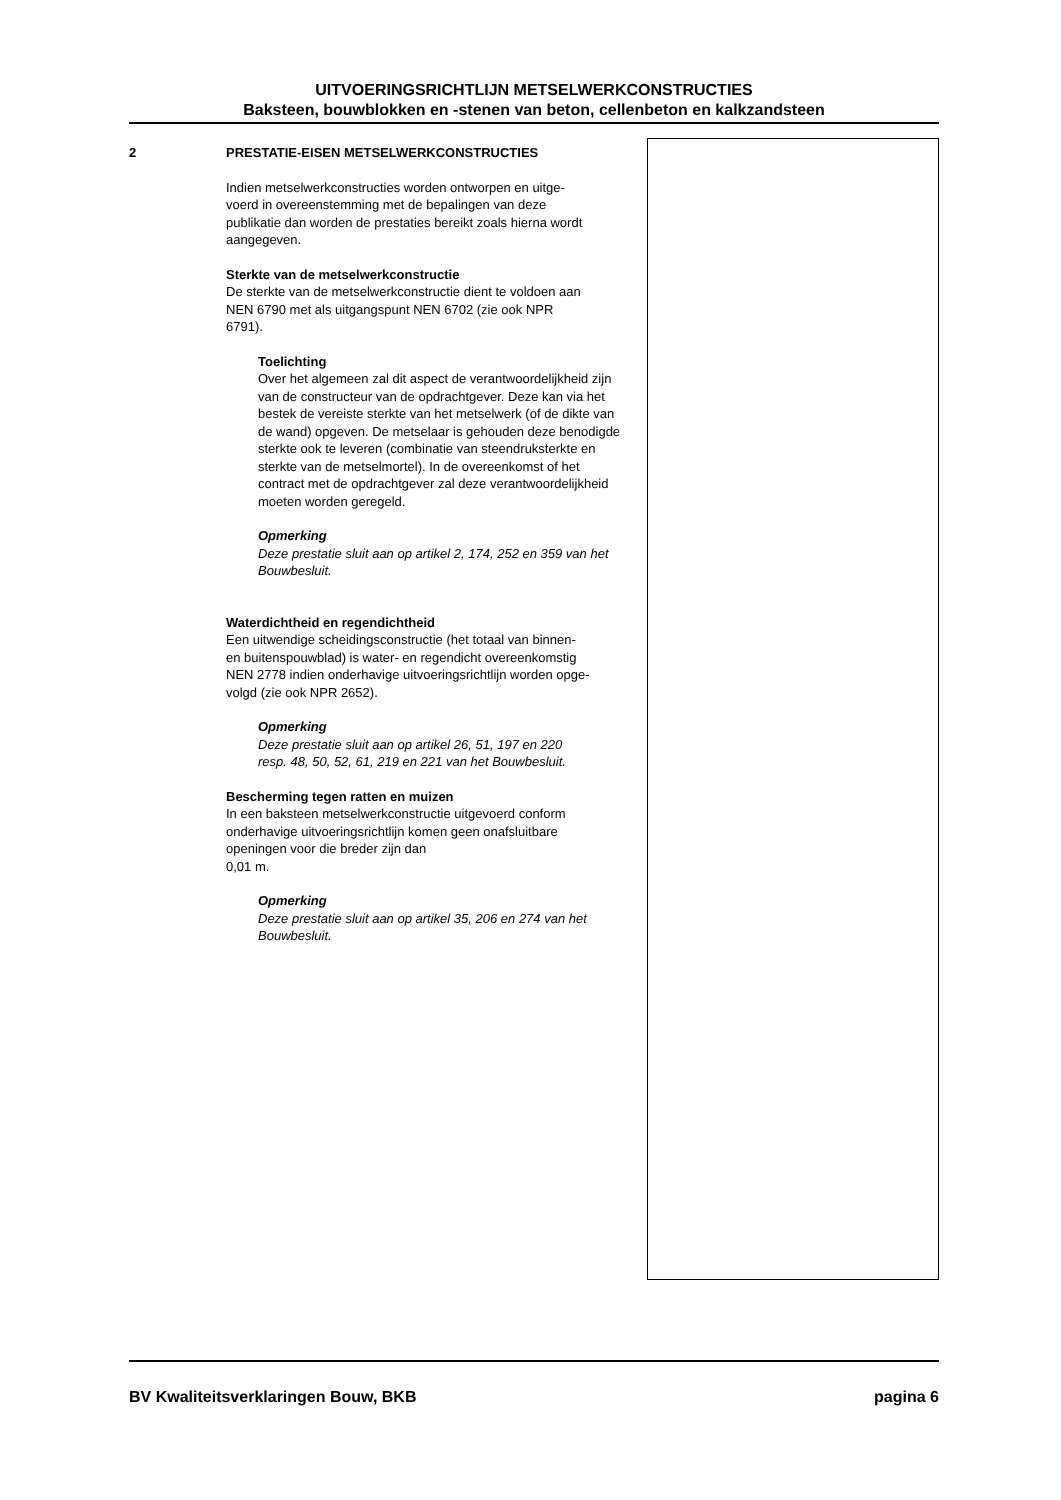UITVOERINGSRICHTLIJN METSELWERKCONSTRUCTIES
Baksteen, bouwblokken en -stenen van beton, cellenbeton en kalkzandsteen
2
PRESTATIE-EISEN METSELWERKCONSTRUCTIES
Indien metselwerkconstructies worden ontworpen en uitge-
voerd in overeenstemming met de bepalingen van deze
publikatie dan worden de prestaties bereikt zoals hierna wordt
aangegeven.
Sterkte van de metselwerkconstructie
De sterkte van de metselwerkconstructie dient te voldoen aan
NEN 6790 met als uitgangspunt NEN 6702 (zie ook NPR
6791).
Toelichting
Over het algemeen zal dit aspect de verantwoordelijkheid zijn van de constructeur van de opdrachtgever. Deze kan via het bestek de vereiste sterkte van het metselwerk (of de dikte van de wand) opgeven. De metselaar is gehouden deze benodigde sterkte ook te leveren (combinatie van steendruksterkte en sterkte van de metselmortel). In de overeenkomst of het contract met de opdrachtgever zal deze verantwoordelijkheid moeten worden geregeld.
Opmerking
Deze prestatie sluit aan op artikel 2, 174, 252 en 359 van het Bouwbesluit.
Waterdichtheid en regendichtheid
Een uitwendige scheidingsconstructie (het totaal van binnen-
en buitenspouwblad) is water- en regendicht overeenkomstig
NEN 2778 indien onderhavige uitvoeringsrichtlijn worden opge-
volgd (zie ook NPR 2652).
Opmerking
Deze prestatie sluit aan op artikel 26, 51, 197 en 220
resp. 48, 50, 52, 61, 219 en 221 van het Bouwbesluit.
Bescherming tegen ratten en muizen
In een baksteen metselwerkconstructie uitgevoerd conform
onderhavige uitvoeringsrichtlijn komen geen onafsluitbare
openingen voor die breder zijn dan
0,01 m.
Opmerking
Deze prestatie sluit aan op artikel 35, 206 en 274 van het
Bouwbesluit.
BV Kwaliteitsverklaringen Bouw, BKB pagina 6